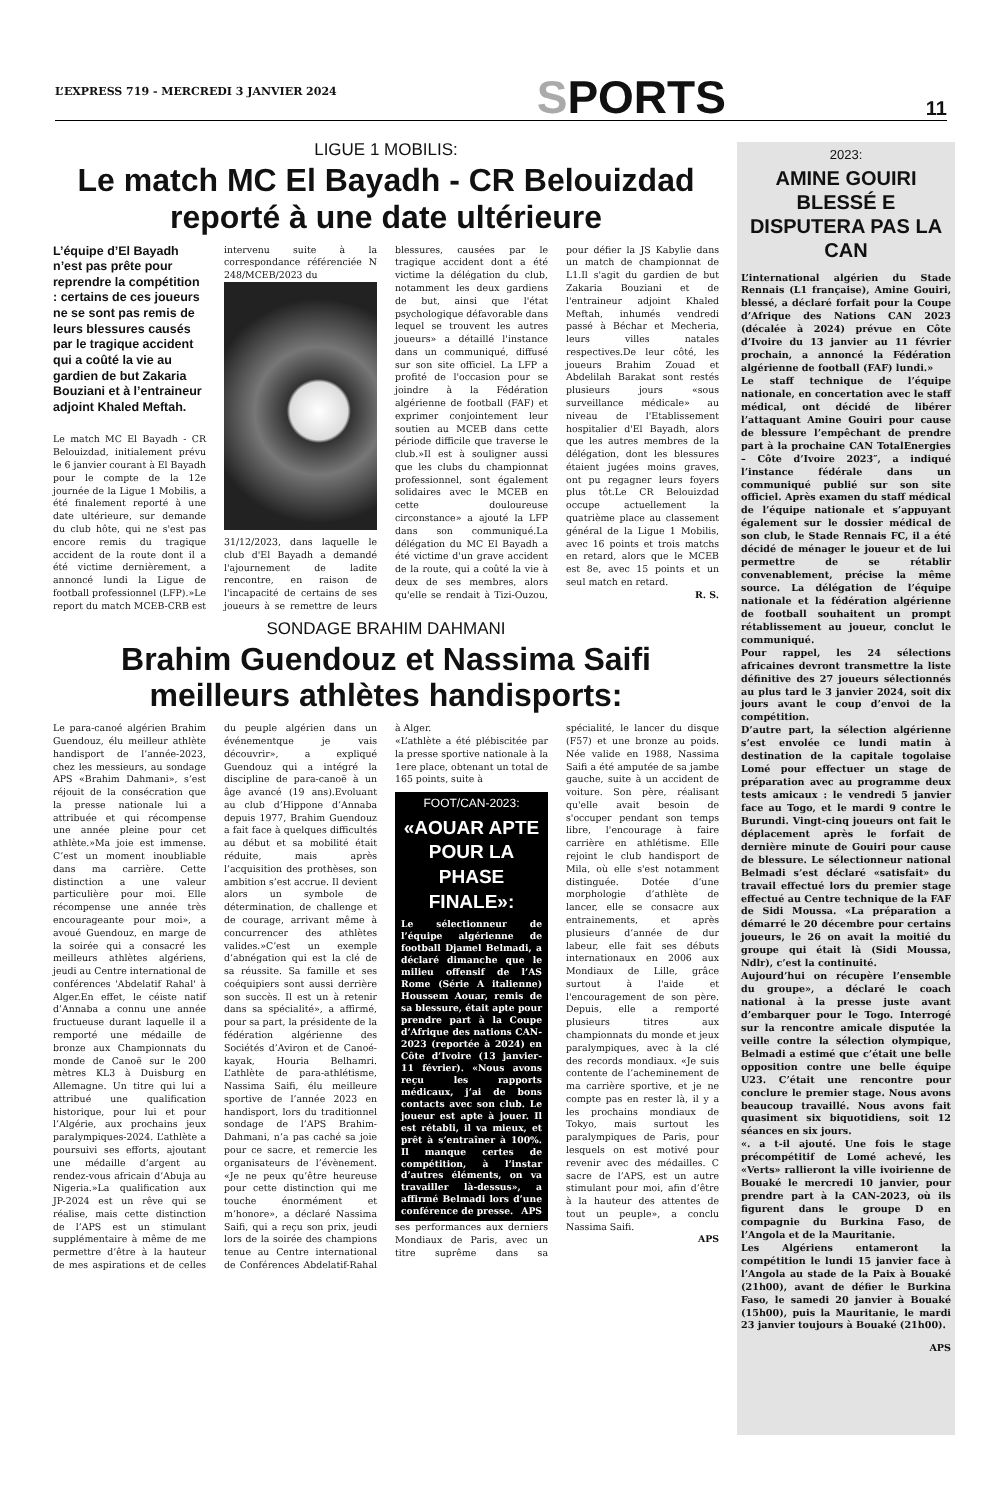L’EXPRESS 719 - MERCREDI 3 JANVIER 2024
SPORTS
11
LIGUE 1 MOBILIS:
Le match MC El Bayadh - CR Belouizdad reporté à une date ultérieure
L’équipe d’El Bayadh n’est pas prête pour reprendre la compétition : certains de ces joueurs ne se sont pas remis de leurs blessures causés par le tragique accident qui a coûté la vie au gardien de but Zakaria Bouziani et à l’entraineur adjoint Khaled Meftah.
Le match MC El Bayadh - CR Belouizdad, initialement prévu le 6 janvier courant à El Bayadh pour le compte de la 12e journée de la Ligue 1 Mobilis, a été finalement reporté à une date ultérieure, sur demande du club hôte, qui ne s'est pas encore remis du tragique accident de la route dont il a été victime dernièrement, a annoncé lundi la Ligue de football professionnel (LFP).»Le report du match MCEB-CRB est intervenu suite à la correspondance référenciée N 248/MCEB/2023 du
31/12/2023, dans laquelle le club d'El Bayadh a demandé l'ajournement de ladite rencontre, en raison de l'incapacité de certains de ses joueurs à se remettre de leurs blessures, causées par le tragique accident dont a été victime la délégation du club, notamment les deux gardiens de but, ainsi que l'état psychologique défavorable dans lequel se trouvent les autres joueurs» a détaillé l'instance dans un communiqué, diffusé sur son site officiel. La LFP a profité de l'occasion pour se joindre à la Fédération algérienne de football (FAF) et exprimer conjointement leur soutien au MCEB dans cette période difficile que traverse le club.»Il est à souligner aussi que les clubs du championnat professionnel, sont également solidaires avec le MCEB en cette douloureuse circonstance» a ajouté la LFP dans son communiqué.La délégation du MC El Bayadh a été victime d'un grave accident de la route, qui a coûté la vie à deux de ses membres, alors qu'elle se rendait à Tizi-Ouzou, pour défier la JS Kabylie dans un match de championnat de L1.Il s'agit du gardien de but Zakaria Bouziani et de l'entraineur adjoint Khaled Meftah, inhumés vendredi passé à Béchar et Mecheria, leurs villes natales respectives.De leur côté, les joueurs Brahim Zouad et Abdelilah Barakat sont restés plusieurs jours «sous surveillance médicale» au niveau de l'Etablissement hospitalier d'El Bayadh, alors que les autres membres de la délégation, dont les blessures étaient jugées moins graves, ont pu regagner leurs foyers plus tôt.Le CR Belouizdad occupe actuellement la quatrième place au classement général de la Ligue 1 Mobilis, avec 16 points et trois matchs en retard, alors que le MCEB est 8e, avec 15 points et un seul match en retard.
R. S.
SONDAGE BRAHIM DAHMANI
Brahim Guendouz et Nassima Saifi meilleurs athlètes handisports:
Le para-canoé algérien Brahim Guendouz, élu meilleur athlète handisport de l’année-2023, chez les messieurs, au sondage APS «Brahim Dahmani», s’est réjouit de la consécration que la presse nationale lui a attribuée et qui récompense une année pleine pour cet athlète.»Ma joie est immense. C’est un moment inoubliable dans ma carrière. Cette distinction a une valeur particulière pour moi. Elle récompense une année très encourageante pour moi», a avoué Guendouz, en marge de la soirée qui a consacré les meilleurs athlètes algériens, jeudi au Centre international de conférences 'Abdelatif Rahal' à Alger.En effet, le céiste natif d’Annaba a connu une année fructueuse durant laquelle il a remporté une médaille de bronze aux Championnats du monde de Canoë sur le 200 mètres KL3 à Duisburg en Allemagne. Un titre qui lui a attribué une qualification historique, pour lui et pour l’Algérie, aux prochains jeux paralympiques-2024. L’athlète a poursuivi ses efforts, ajoutant une médaille d’argent au rendez-vous africain d’Abuja au Nigeria.»La qualification aux JP-2024 est un rêve qui se réalise, mais cette distinction de l’APS est un stimulant supplémentaire à même de me permettre d’être à la hauteur de mes aspirations et de celles du peuple algérien dans un événementque je vais découvrir», a expliqué Guendouz qui a intégré la discipline de para-canoë à un âge avancé (19 ans).Evoluant au club d’Hippone d’Annaba depuis 1977, Brahim Guendouz a fait face à quelques difficultés au début et sa mobilité était réduite, mais après l’acquisition des prothèses, son ambition s’est accrue. Il devient alors un symbole de détermination, de challenge et de courage, arrivant même à concurrencer des athlètes valides.»C’est un exemple d’abnégation qui est la clé de sa réussite. Sa famille et ses coéquipiers sont aussi derrière son succès. Il est un à retenir dans sa spécialité», a affirmé, pour sa part, la présidente de la fédération algérienne des Sociétés d’Aviron et de Canoé-kayak, Houria Belhamri. L’athlète de para-athlétisme, Nassima Saifi, élu meilleure sportive de l’année 2023 en handisport, lors du traditionnel sondage de l’APS Brahim-Dahmani, n’a pas caché sa joie pour ce sacre, et remercie les organisateurs de l’évènement. «Je ne peux qu’être heureuse pour cette distinction qui me touche énormément et m’honore», a déclaré Nassima Saifi, qui a reçu son prix, jeudi lors de la soirée des champions tenue au Centre international de Conférences Abdelatif-Rahal à Alger.
«L’athlète a été plébiscitée par la presse sportive nationale à la 1ere place, obtenant un total de 165 points, suite à
FOOT/CAN-2023:
«AOUAR APTE POUR LA PHASE FINALE»:
Le sélectionneur de l’équipe algérienne de football Djamel Belmadi, a déclaré dimanche que le milieu offensif de l’AS Rome (Série A italienne) Houssem Aouar, remis de sa blessure, était apte pour prendre part à la Coupe d’Afrique des nations CAN-2023 (reportée à 2024) en Côte d’Ivoire (13 janvier- 11 février). «Nous avons reçu les rapports médicaux, j’ai de bons contacts avec son club. Le joueur est apte à jouer. Il est rétabli, il va mieux, et prêt à s’entraîner à 100%. Il manque certes de compétition, à l’instar d’autres éléments, on va travailler là-dessus», a affirmé Belmadi lors d’une conférence de presse. APS
ses performances aux derniers Mondiaux de Paris, avec un titre suprême dans sa spécialité, le lancer du disque (F57) et une bronze au poids. Née valide en 1988, Nassima Saifi a été amputée de sa jambe gauche, suite à un accident de voiture. Son père, réalisant qu'elle avait besoin de s'occuper pendant son temps libre, l'encourage à faire carrière en athlétisme. Elle rejoint le club handisport de Mila, où elle s'est notamment distinguée. Dotée d’une morphologie d’athlète de lancer, elle se consacre aux entrainements, et après plusieurs d’année de dur labeur, elle fait ses débuts internationaux en 2006 aux Mondiaux de Lille, grâce surtout à l'aide et l'encouragement de son père. Depuis, elle a remporté plusieurs titres aux championnats du monde et jeux paralympiques, avec à la clé des records mondiaux. «Je suis contente de l’acheminement de ma carrière sportive, et je ne compte pas en rester là, il y a les prochains mondiaux de Tokyo, mais surtout les paralympiques de Paris, pour lesquels on est motivé pour revenir avec des médailles. C sacre de l’APS, est un autre stimulant pour moi, afin d’être à la hauteur des attentes de tout un peuple», a conclu Nassima Saifi.
APS
2023:
AMINE GOUIRI BLESSÉ E DISPUTERA PAS LA CAN
L’international algérien du Stade Rennais (L1 française), Amine Gouiri, blessé, a déclaré forfait pour la Coupe d’Afrique des Nations CAN 2023 (décalée à 2024) prévue en Côte d’Ivoire du 13 janvier au 11 février prochain, a annoncé la Fédération algérienne de football (FAF) lundi.»
Le staff technique de l’équipe nationale, en concertation avec le staff médical, ont décidé de libérer l’attaquant Amine Gouiri pour cause de blessure l’empêchant de prendre part à la prochaine CAN TotalEnergies – Côte d’Ivoire 2023″, a indiqué l’instance fédérale dans un communiqué publié sur son site officiel. Après examen du staff médical de l’équipe nationale et s’appuyant également sur le dossier médical de son club, le Stade Rennais FC, il a été décidé de ménager le joueur et de lui permettre de se rétablir convenablement, précise la même source. La délégation de l’équipe nationale et la fédération algérienne de football souhaitent un prompt rétablissement au joueur, conclut le communiqué.
Pour rappel, les 24 sélections africaines devront transmettre la liste définitive des 27 joueurs sélectionnés au plus tard le 3 janvier 2024, soit dix jours avant le coup d’envoi de la compétition.
D’autre part, la sélection algérienne s’est envolée ce lundi matin à destination de la capitale togolaise Lomé pour effectuer un stage de préparation avec au programme deux tests amicaux : le vendredi 5 janvier face au Togo, et le mardi 9 contre le Burundi. Vingt-cinq joueurs ont fait le déplacement après le forfait de dernière minute de Gouiri pour cause de blessure. Le sélectionneur national Belmadi s’est déclaré «satisfait» du travail effectué lors du premier stage effectué au Centre technique de la FAF de Sidi Moussa. «La préparation a démarré le 20 décembre pour certains joueurs, le 26 on avait la moitié du groupe qui était là (Sidi Moussa, Ndlr), c’est la continuité.
Aujourd’hui on récupère l’ensemble du groupe», a déclaré le coach national à la presse juste avant d’embarquer pour le Togo. Interrogé sur la rencontre amicale disputée la veille contre la sélection olympique, Belmadi a estimé que c’était une belle opposition contre une belle équipe U23. C’était une rencontre pour conclure le premier stage. Nous avons beaucoup travaillé. Nous avons fait quasiment six biquotidiens, soit 12 séances en six jours.
«. a t-il ajouté. Une fois le stage précompétitif de Lomé achevé, les «Verts» rallieront la ville ivoirienne de Bouaké le mercredi 10 janvier, pour prendre part à la CAN-2023, où ils figurent dans le groupe D en compagnie du Burkina Faso, de l’Angola et de la Mauritanie.
Les Algériens entameront la compétition le lundi 15 janvier face à l’Angola au stade de la Paix à Bouaké (21h00), avant de défier le Burkina Faso, le samedi 20 janvier à Bouaké (15h00), puis la Mauritanie, le mardi 23 janvier toujours à Bouaké (21h00).
APS